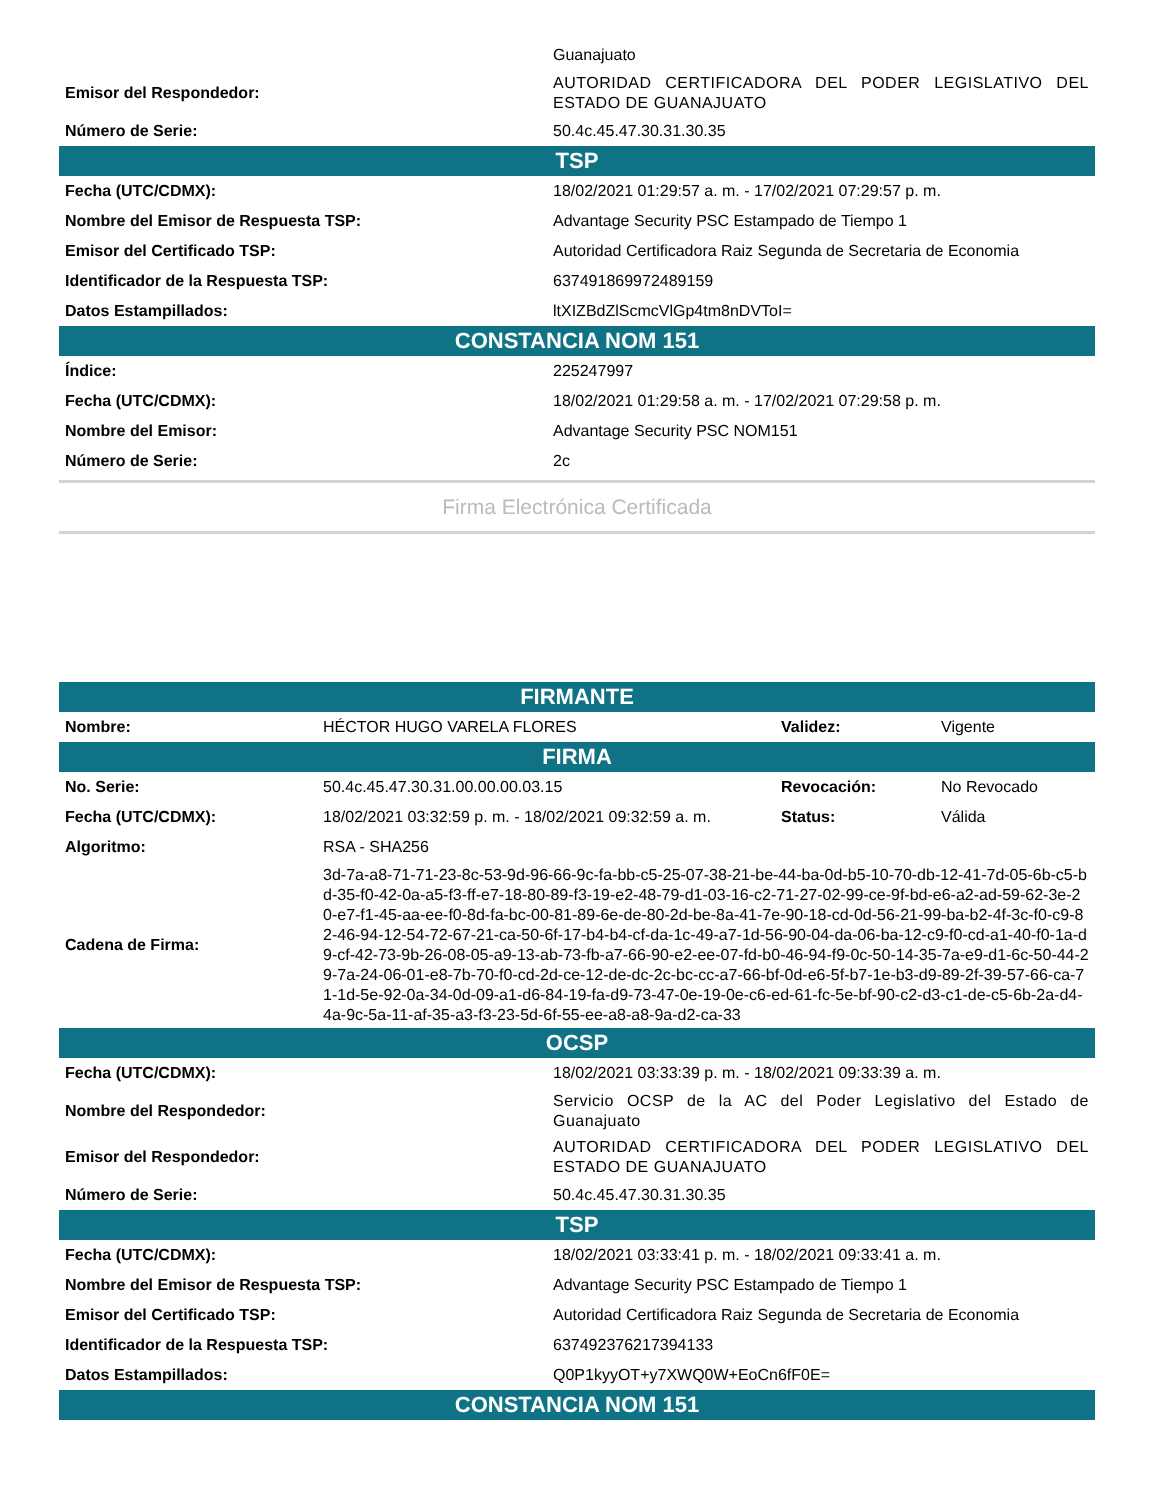| | Guanajuato |
| Emisor del Respondedor: | AUTORIDAD CERTIFICADORA DEL PODER LEGISLATIVO DEL ESTADO DE GUANAJUATO |
| Número de Serie: | 50.4c.45.47.30.31.30.35 |
| TSP | |
| Fecha (UTC/CDMX): | 18/02/2021 01:29:57 a. m. - 17/02/2021 07:29:57 p. m. |
| Nombre del Emisor de Respuesta TSP: | Advantage Security PSC Estampado de Tiempo 1 |
| Emisor del Certificado TSP: | Autoridad Certificadora Raiz Segunda de Secretaria de Economia |
| Identificador de la Respuesta TSP: | 637491869972489159 |
| Datos Estampillados: | ltXIZBdZlScmcVlGp4tm8nDVToI= |
| CONSTANCIA NOM 151 | |
| Índice: | 225247997 |
| Fecha (UTC/CDMX): | 18/02/2021 01:29:58 a. m. - 17/02/2021 07:29:58 p. m. |
| Nombre del Emisor: | Advantage Security PSC NOM151 |
| Número de Serie: | 2c |
Firma Electrónica Certificada
| FIRMANTE | | | |
| --- | --- | --- | --- |
| Nombre: | HÉCTOR HUGO VARELA FLORES | Validez: | Vigente |
| FIRMA | | | |
| No. Serie: | 50.4c.45.47.30.31.00.00.00.03.15 | Revocación: | No Revocado |
| Fecha (UTC/CDMX): | 18/02/2021 03:32:59 p. m. - 18/02/2021 09:32:59 a. m. | Status: | Válida |
| Algoritmo: | RSA - SHA256 | | |
| Cadena de Firma: | 3d-7a-a8-71-71-23-8c-53-9d-96-66-9c-fa-bb-c5-25-07-38-21-be-44-ba-0d-b5-10-70-db-12-41-7d-05-6b-c5-bd-35-f0-42-0a-a5-f3-ff-e7-18-80-89-f3-19-e2-48-79-d1-03-16-c2-71-27-02-99-ce-9f-bd-e6-a2-ad-59-62-3e-20-e7-f1-45-aa-ee-f0-8d-fa-bc-00-81-89-6e-de-80-2d-be-8a-41-7e-90-18-cd-0d-56-21-99-ba-b2-4f-3c-f0-c9-82-46-94-12-54-72-67-21-ca-50-6f-17-b4-b4-cf-da-1c-49-a7-1d-56-90-04-da-06-ba-12-c9-f0-cd-a1-40-f0-1a-d9-cf-42-73-9b-26-08-05-a9-13-ab-73-fb-a7-66-90-e2-ee-07-fd-b0-46-94-f9-0c-50-14-35-7a-e9-d1-6c-50-44-29-7a-24-06-01-e8-7b-70-f0-cd-2d-ce-12-de-dc-2c-bc-cc-a7-66-bf-0d-e6-5f-b7-1e-b3-d9-89-2f-39-57-66-ca-71-1d-5e-92-0a-34-0d-09-a1-d6-84-19-fa-d9-73-47-0e-19-0e-c6-ed-61-fc-5e-bf-90-c2-d3-c1-de-c5-6b-2a-d4-4a-9c-5a-11-af-35-a3-f3-23-5d-6f-55-ee-a8-a8-9a-d2-ca-33 | | |
| OCSP | |
| --- | --- |
| Fecha (UTC/CDMX): | 18/02/2021 03:33:39 p. m. - 18/02/2021 09:33:39 a. m. |
| Nombre del Respondedor: | Servicio OCSP de la AC del Poder Legislativo del Estado de Guanajuato |
| Emisor del Respondedor: | AUTORIDAD CERTIFICADORA DEL PODER LEGISLATIVO DEL ESTADO DE GUANAJUATO |
| Número de Serie: | 50.4c.45.47.30.31.30.35 |
| TSP | |
| Fecha (UTC/CDMX): | 18/02/2021 03:33:41 p. m. - 18/02/2021 09:33:41 a. m. |
| Nombre del Emisor de Respuesta TSP: | Advantage Security PSC Estampado de Tiempo 1 |
| Emisor del Certificado TSP: | Autoridad Certificadora Raiz Segunda de Secretaria de Economia |
| Identificador de la Respuesta TSP: | 637492376217394133 |
| Datos Estampillados: | Q0P1kyyOT+y7XWQ0W+EoCn6fF0E= |
| CONSTANCIA NOM 151 | |